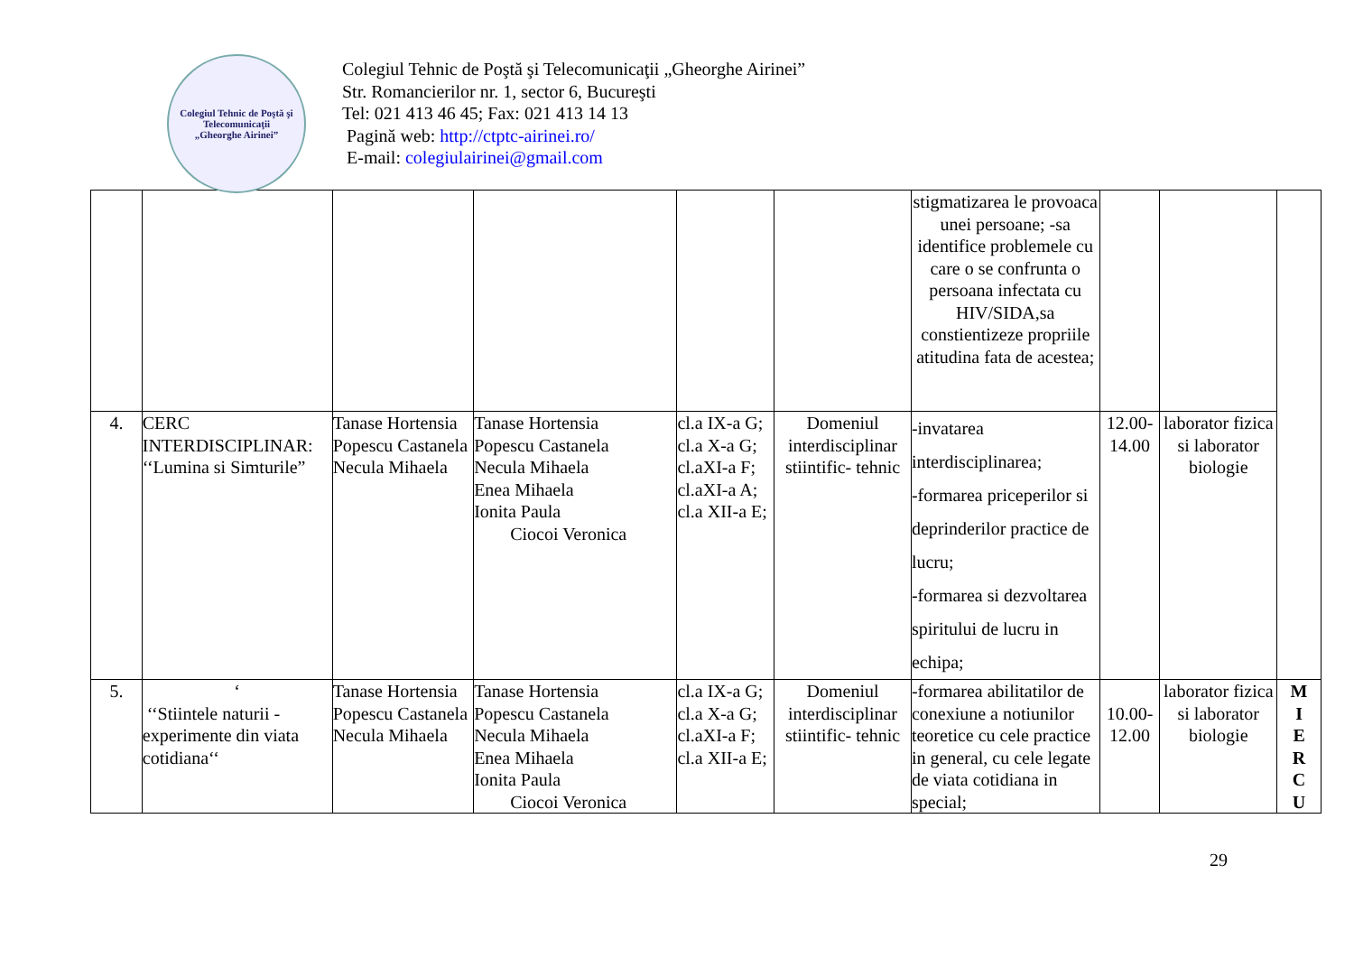Colegiul Tehnic de Poştă şi Telecomunicaţii
„Gheorghe Airinei”
Colegiul Tehnic de Poştă şi Telecomunicaţii „Gheorghe Airinei”
Str. Romancierilor nr. 1, sector 6, Bucureşti
Tel: 021 413 46 45; Fax: 021 413 14 13
Pagină web: http://ctptc-airinei.ro/
E-mail: colegiulairinei@gmail.com
| | | | | | | stigmatizarea le provoaca unei persoane; -sa identifice problemele cu care o se confrunta o persoana infectata cu HIV/SIDA,sa constientizeze propriile atitudina fata de acestea; | | | |
| 4. | CERC INTERDISCIPLINAR: ‘‘Lumina si Simturile” | Tanase Hortensia Popescu Castanela Necula Mihaela | Tanase Hortensia Popescu Castanela Necula Mihaela Enea Mihaela Ionita Paula Ciocoi Veronica | cl.a IX-a G; cl.a X-a G; cl.aXI-a F; cl.aXI-a A; cl.a XII-a E; | Domeniul interdisciplinar stiintific- tehnic | -invatarea interdisciplinarea; -formarea priceperilor si deprinderilor practice de lucru; -formarea si dezvoltarea spiritului de lucru in echipa; | 12.00-14.00 | laborator fizica si laborator biologie | |
| 5. | ‘ ‘‘Stiintele naturii - experimente din viata cotidiana‘‘ | Tanase Hortensia Popescu Castanela Necula Mihaela | Tanase Hortensia Popescu Castanela Necula Mihaela Enea Mihaela Ionita Paula Ciocoi Veronica | cl.a IX-a G; cl.a X-a G; cl.aXI-a F; cl.a XII-a E; | Domeniul interdisciplinar stiintific- tehnic | -formarea abilitatilor de conexiune a notiunilor teoretice cu cele practice in general, cu cele legate de viata cotidiana in special; | 10.00-12.00 | laborator fizica si laborator biologie | M I E R C U |
29